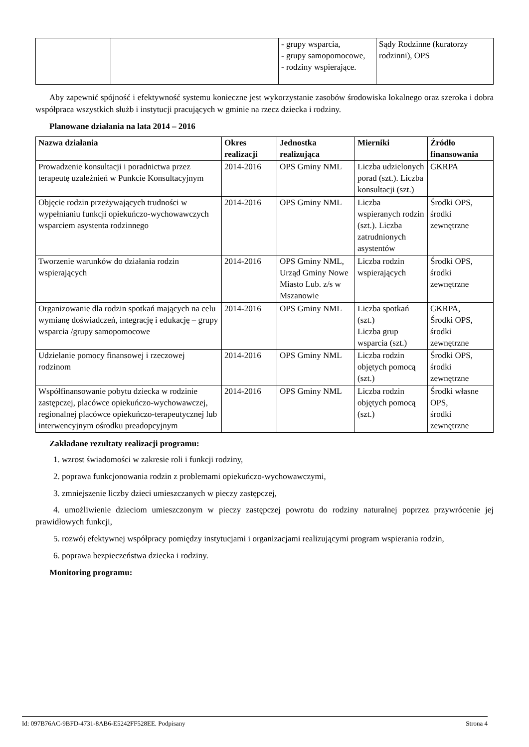| | | - grupy wsparcia, - grupy samopomocowe, - rodziny wspierające. | Sądy Rodzinne (kuratorzy rodzinni), OPS |
Aby zapewnić spójność i efektywność systemu konieczne jest wykorzystanie zasobów środowiska lokalnego oraz szeroka i dobra współpraca wszystkich służb i instytucji pracujących w gminie na rzecz dziecka i rodziny.
Planowane działania na lata 2014 – 2016
| Nazwa działania | Okres realizacji | Jednostka realizująca | Mierniki | Źródło finansowania |
| --- | --- | --- | --- | --- |
| Prowadzenie konsultacji i poradnictwa przez terapeutę uzależnień w Punkcie Konsultacyjnym | 2014-2016 | OPS Gminy NML | Liczba udzielonych porad (szt.). Liczba konsultacji (szt.) | GKRPA |
| Objęcie rodzin przeżywających trudności w wypełnianiu funkcji opiekuńczo-wychowawczych wsparciem asystenta rodzinnego | 2014-2016 | OPS Gminy NML | Liczba wspieranych rodzin (szt.). Liczba zatrudnionych asystentów | Środki OPS, środki zewnętrzne |
| Tworzenie warunków do działania rodzin wspierających | 2014-2016 | OPS Gminy NML, Urząd Gminy Nowe Miasto Lub. z/s w Mszanowie | Liczba rodzin wspierających | Środki OPS, środki zewnętrzne |
| Organizowanie dla rodzin spotkań mających na celu wymianę doświadczeń, integrację i edukację – grupy wsparcia /grupy samopomocowe | 2014-2016 | OPS Gminy NML | Liczba spotkań (szt.) Liczba grup wsparcia (szt.) | GKRPA, Środki OPS, środki zewnętrzne |
| Udzielanie pomocy finansowej i rzeczowej rodzinom | 2014-2016 | OPS Gminy NML | Liczba rodzin objętych pomocą (szt.) | Środki OPS, środki zewnętrzne |
| Współfinansowanie pobytu dziecka w rodzinie zastępczej, placówce opiekuńczo-wychowawczej, regionalnej placówce opiekuńczo-terapeutycznej lub interwencyjnym ośrodku preadopcyjnym | 2014-2016 | OPS Gminy NML | Liczba rodzin objętych pomocą (szt.) | Środki własne OPS, środki zewnętrzne |
Zakładane rezultaty realizacji programu:
1. wzrost świadomości w zakresie roli i funkcji rodziny,
2. poprawa funkcjonowania rodzin z problemami opiekuńczo-wychowawczymi,
3. zmniejszenie liczby dzieci umieszczanych w pieczy zastępczej,
4. umożliwienie dzieciom umieszczonym w pieczy zastępczej powrotu do rodziny naturalnej poprzez przywrócenie jej prawidłowych funkcji,
5. rozwój efektywnej współpracy pomiędzy instytucjami i organizacjami realizującymi program wspierania rodzin,
6. poprawa bezpieczeństwa dziecka i rodziny.
Monitoring programu:
Id: 097B76AC-9BFD-4731-8AB6-E5242FF528EE. Podpisany Strona 4